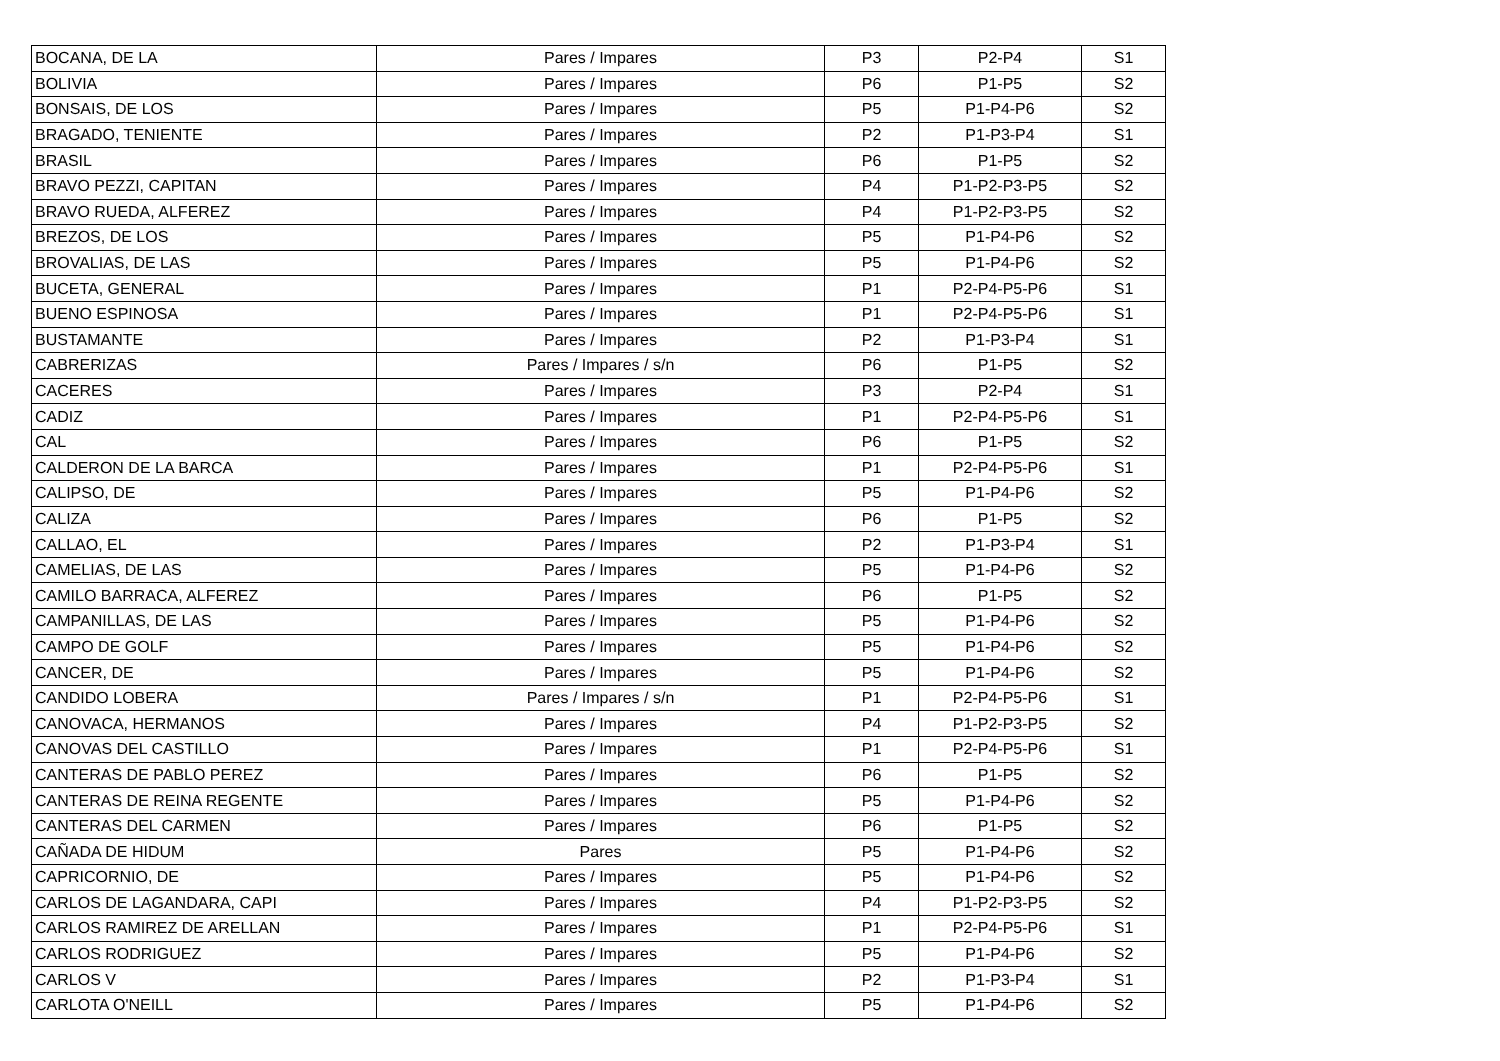| BOCANA, DE LA | Pares / Impares | P3 | P2-P4 | S1 |
| BOLIVIA | Pares / Impares | P6 | P1-P5 | S2 |
| BONSAIS, DE LOS | Pares / Impares | P5 | P1-P4-P6 | S2 |
| BRAGADO, TENIENTE | Pares / Impares | P2 | P1-P3-P4 | S1 |
| BRASIL | Pares / Impares | P6 | P1-P5 | S2 |
| BRAVO PEZZI, CAPITAN | Pares / Impares | P4 | P1-P2-P3-P5 | S2 |
| BRAVO RUEDA, ALFEREZ | Pares / Impares | P4 | P1-P2-P3-P5 | S2 |
| BREZOS, DE LOS | Pares / Impares | P5 | P1-P4-P6 | S2 |
| BROVALIAS, DE LAS | Pares / Impares | P5 | P1-P4-P6 | S2 |
| BUCETA, GENERAL | Pares / Impares | P1 | P2-P4-P5-P6 | S1 |
| BUENO ESPINOSA | Pares / Impares | P1 | P2-P4-P5-P6 | S1 |
| BUSTAMANTE | Pares / Impares | P2 | P1-P3-P4 | S1 |
| CABRERIZAS | Pares / Impares / s/n | P6 | P1-P5 | S2 |
| CACERES | Pares / Impares | P3 | P2-P4 | S1 |
| CADIZ | Pares / Impares | P1 | P2-P4-P5-P6 | S1 |
| CAL | Pares / Impares | P6 | P1-P5 | S2 |
| CALDERON DE LA BARCA | Pares / Impares | P1 | P2-P4-P5-P6 | S1 |
| CALIPSO, DE | Pares / Impares | P5 | P1-P4-P6 | S2 |
| CALIZA | Pares / Impares | P6 | P1-P5 | S2 |
| CALLAO, EL | Pares / Impares | P2 | P1-P3-P4 | S1 |
| CAMELIAS, DE LAS | Pares / Impares | P5 | P1-P4-P6 | S2 |
| CAMILO BARRACA, ALFEREZ | Pares / Impares | P6 | P1-P5 | S2 |
| CAMPANILLAS, DE LAS | Pares / Impares | P5 | P1-P4-P6 | S2 |
| CAMPO DE GOLF | Pares / Impares | P5 | P1-P4-P6 | S2 |
| CANCER, DE | Pares / Impares | P5 | P1-P4-P6 | S2 |
| CANDIDO LOBERA | Pares / Impares / s/n | P1 | P2-P4-P5-P6 | S1 |
| CANOVACA, HERMANOS | Pares / Impares | P4 | P1-P2-P3-P5 | S2 |
| CANOVAS DEL CASTILLO | Pares / Impares | P1 | P2-P4-P5-P6 | S1 |
| CANTERAS DE PABLO PEREZ | Pares / Impares | P6 | P1-P5 | S2 |
| CANTERAS DE REINA REGENTE | Pares / Impares | P5 | P1-P4-P6 | S2 |
| CANTERAS DEL CARMEN | Pares / Impares | P6 | P1-P5 | S2 |
| CAÑADA DE HIDUM | Pares | P5 | P1-P4-P6 | S2 |
| CAPRICORNIO, DE | Pares / Impares | P5 | P1-P4-P6 | S2 |
| CARLOS DE LAGANDARA, CAPI | Pares / Impares | P4 | P1-P2-P3-P5 | S2 |
| CARLOS RAMIREZ DE ARELLAN | Pares / Impares | P1 | P2-P4-P5-P6 | S1 |
| CARLOS RODRIGUEZ | Pares / Impares | P5 | P1-P4-P6 | S2 |
| CARLOS V | Pares / Impares | P2 | P1-P3-P4 | S1 |
| CARLOTA O'NEILL | Pares / Impares | P5 | P1-P4-P6 | S2 |